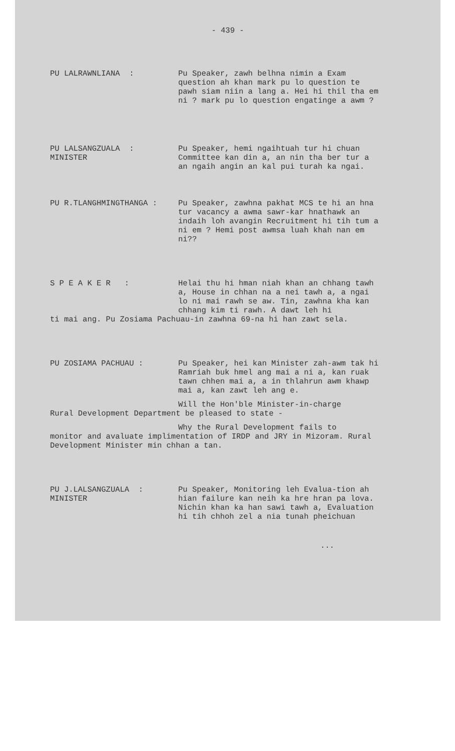- 439 -
PU LALRAWNLIANA : Pu Speaker, zawh belhna nimin a Exam question ah khan mark pu lo question te pawh siam niin a lang a. Hei hi thil tha em ni ? mark pu lo question engatinge a awm ?
PU LALSANGZUALA :
MINISTER
Pu Speaker, hemi ngaihtuah tur hi chuan Committee kan din a, an nin tha ber tur a an ngaih angin an kal pui turah ka ngai.
PU R.TLANGHMINGTHANGA : Pu Speaker, zawhna pakhat MCS te hi an hna tur vacancy a awma sawr-kar hnathawk an indaih loh avangin Recruitment hi tih tum a ni em ? Hemi post awmsa luah khah nan em ni??
S P E A K E R : Helai thu hi hman niah khan an chhang tawh a, House in chhan na a nei tawh a, a ngai lo ni mai rawh se aw. Tin, zawhna kha kan chhang kim ti rawh. A dawt leh hi
ti mai ang. Pu Zosiama Pachuau-in zawhna 69-na hi han zawt sela.
PU ZOSIAMA PACHUAU : Pu Speaker, hei kan Minister zah-awm tak hi Ramriah buk hmel ang mai a ni a, kan ruak tawn chhen mai a, a in thlahrun awm khawp mai a, kan zawt leh ang e.
Will the Hon'ble Minister-in-charge
Rural Development Department be pleased to state -
Why the Rural Development fails to
monitor and avaluate implimentation of IRDP and JRY in Mizoram. Rural Development Minister min chhan a tan.
PU J.LALSANGZUALA :
MINISTER
Pu Speaker, Monitoring leh Evalua-tion ah hian failure kan neih ka hre hran pa lova. Nichin khan ka han sawi tawh a, Evaluation hi tih chhoh zel a nia tunah pheichuan
...